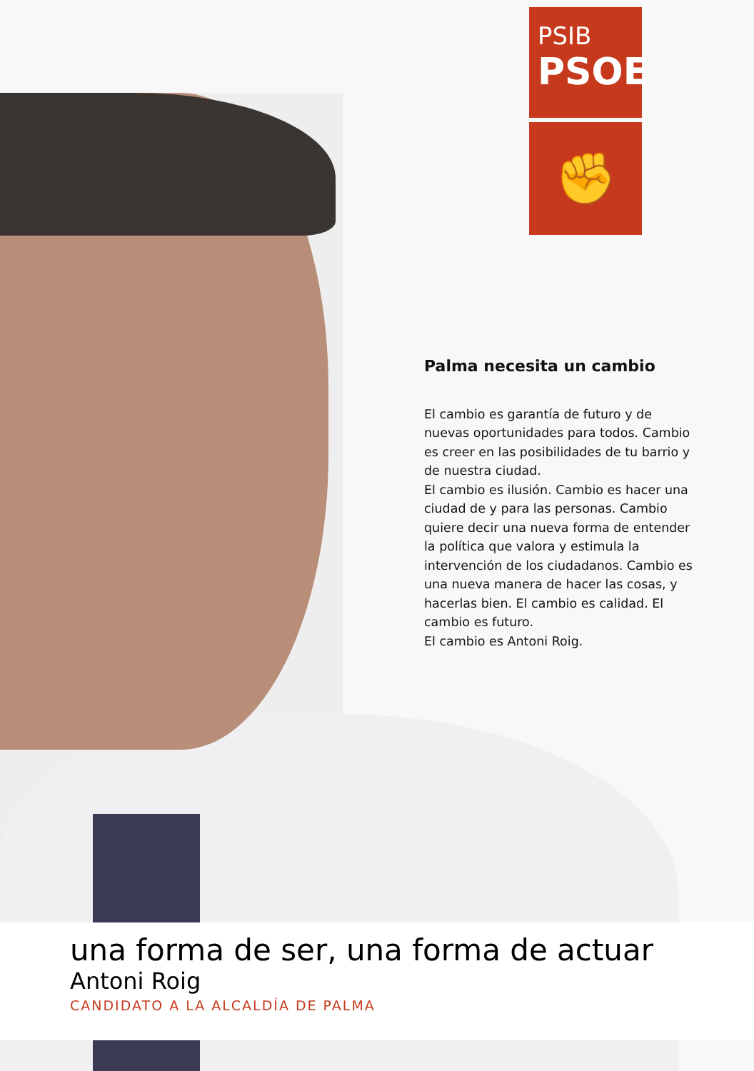PSIB
PSOE
✊
Palma necesita un cambio
El cambio es garantía de futuro y de nuevas oportunidades para todos. Cambio es creer en las posibilidades de tu barrio y de nuestra ciudad.
El cambio es ilusión. Cambio es hacer una ciudad de y para las personas. Cambio quiere decir una nueva forma de entender la política que valora y estimula la intervención de los ciudadanos. Cambio es una nueva manera de hacer las cosas, y hacerlas bien. El cambio es calidad. El cambio es futuro.
El cambio es Antoni Roig.
una forma de ser, una forma de actuar
Antoni Roig
CANDIDATO A LA ALCALDÍA DE PALMA